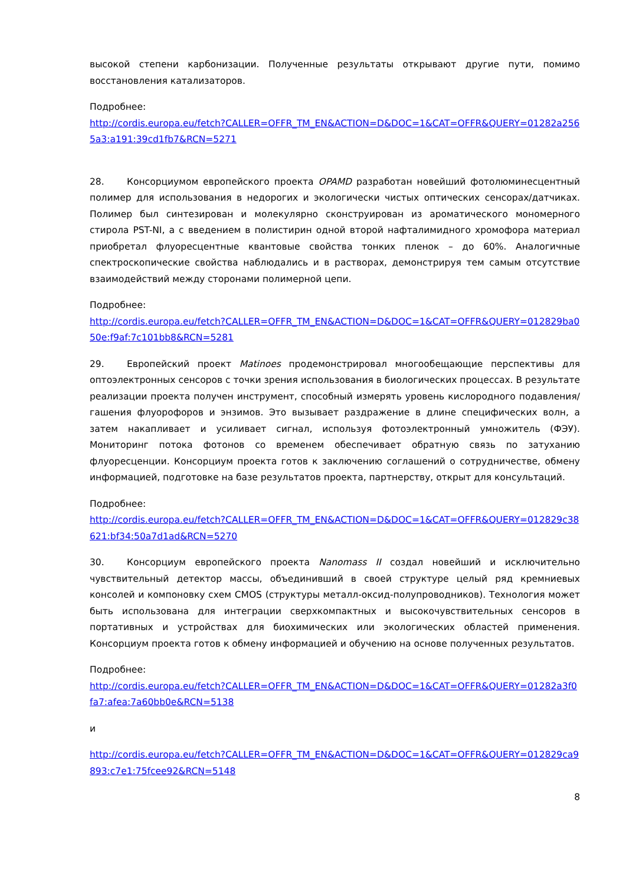высокой степени карбонизации. Полученные результаты открывают другие пути, помимо восстановления катализаторов.
Подробнее:
http://cordis.europa.eu/fetch?CALLER=OFFR_TM_EN&ACTION=D&DOC=1&CAT=OFFR&QUERY=01282a2565a3:a191:39cd1fb7&RCN=5271
28. Консорциумом европейского проекта OPAMD разработан новейший фотолюминесцентный полимер для использования в недорогих и экологически чистых оптических сенсорах/датчиках. Полимер был синтезирован и молекулярно сконструирован из ароматического мономерного стирола PST-NI, а с введением в полистирин одной второй нафталимидного хромофора материал приобретал флуоресцентные квантовые свойства тонких пленок – до 60%. Аналогичные спектроскопические свойства наблюдались и в растворах, демонстрируя тем самым отсутствие взаимодействий между сторонами полимерной цепи.
Подробнее:
http://cordis.europa.eu/fetch?CALLER=OFFR_TM_EN&ACTION=D&DOC=1&CAT=OFFR&QUERY=012829ba050e:f9af:7c101bb8&RCN=5281
29. Европейский проект Matinoes продемонстрировал многообещающие перспективы для оптоэлектронных сенсоров с точки зрения использования в биологических процессах. В результате реализации проекта получен инструмент, способный измерять уровень кислородного подавления/гашения флуорофоров и энзимов. Это вызывает раздражение в длине специфических волн, а затем накапливает и усиливает сигнал, используя фотоэлектронный умножитель (ФЭУ). Мониторинг потока фотонов со временем обеспечивает обратную связь по затуханию флуоресценции. Консорциум проекта готов к заключению соглашений о сотрудничестве, обмену информацией, подготовке на базе результатов проекта, партнерству, открыт для консультаций.
Подробнее:
http://cordis.europa.eu/fetch?CALLER=OFFR_TM_EN&ACTION=D&DOC=1&CAT=OFFR&QUERY=012829c38621:bf34:50a7d1ad&RCN=5270
30. Консорциум европейского проекта Nanomass II создал новейший и исключительно чувствительный детектор массы, объединивший в своей структуре целый ряд кремниевых консолей и компоновку схем CMOS (структуры металл-оксид-полупроводников). Технология может быть использована для интеграции сверхкомпактных и высокочувствительных сенсоров в портативных и устройствах для биохимических или экологических областей применения. Консорциум проекта готов к обмену информацией и обучению на основе полученных результатов.
Подробнее:
http://cordis.europa.eu/fetch?CALLER=OFFR_TM_EN&ACTION=D&DOC=1&CAT=OFFR&QUERY=01282a3f0fa7:afea:7a60bb0e&RCN=5138
и
http://cordis.europa.eu/fetch?CALLER=OFFR_TM_EN&ACTION=D&DOC=1&CAT=OFFR&QUERY=012829ca9893:c7e1:75fcee92&RCN=5148
8